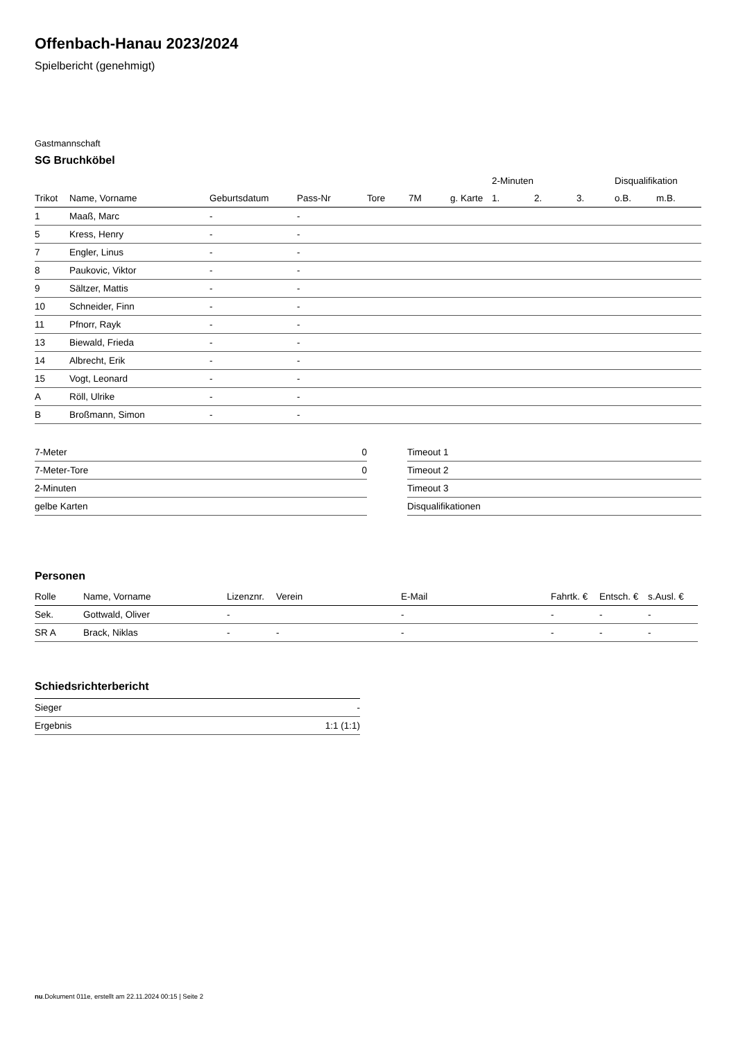Offenbach-Hanau 2023/2024
Spielbericht (genehmigt)
Gastmannschaft
SG Bruchköbel
| | | | | | | | 2-Minuten | | | Disqualifikation | |
| --- | --- | --- | --- | --- | --- | --- | --- | --- | --- | --- | --- |
| Trikot | Name, Vorname | Geburtsdatum | Pass-Nr | Tore | 7M | g. Karte | 1. | 2. | 3. | o.B. | m.B. |
| 1 | Maaß, Marc | - | - | | | | | | | | |
| 5 | Kress, Henry | - | - | | | | | | | | |
| 7 | Engler, Linus | - | - | | | | | | | | |
| 8 | Paukovic, Viktor | - | - | | | | | | | | |
| 9 | Sältzer, Mattis | - | - | | | | | | | | |
| 10 | Schneider, Finn | - | - | | | | | | | | |
| 11 | Pfnorr, Rayk | - | - | | | | | | | | |
| 13 | Biewald, Frieda | - | - | | | | | | | | |
| 14 | Albrecht, Erik | - | - | | | | | | | | |
| 15 | Vogt, Leonard | - | - | | | | | | | | |
| A | Röll, Ulrike | - | - | | | | | | | | |
| B | Broßmann, Simon | - | - | | | | | | | | |
| 7-Meter | 0 |
| 7-Meter-Tore | 0 |
| 2-Minuten | |
| gelbe Karten | |
| Timeout 1 |
| Timeout 2 |
| Timeout 3 |
| Disqualifikationen |
Personen
| Rolle | Name, Vorname | Lizenznr. | Verein | E-Mail | Fahrtk. € | Entsch. € | s.Ausl. € |
| --- | --- | --- | --- | --- | --- | --- | --- |
| Sek. | Gottwald, Oliver | - | | - | - | - | - |
| SR A | Brack, Niklas | - | - | - | - | - | - |
Schiedsrichterbericht
| Sieger | - |
| Ergebnis | 1:1 (1:1) |
nu.Dokument 011e, erstellt am 22.11.2024 00:15 | Seite 2